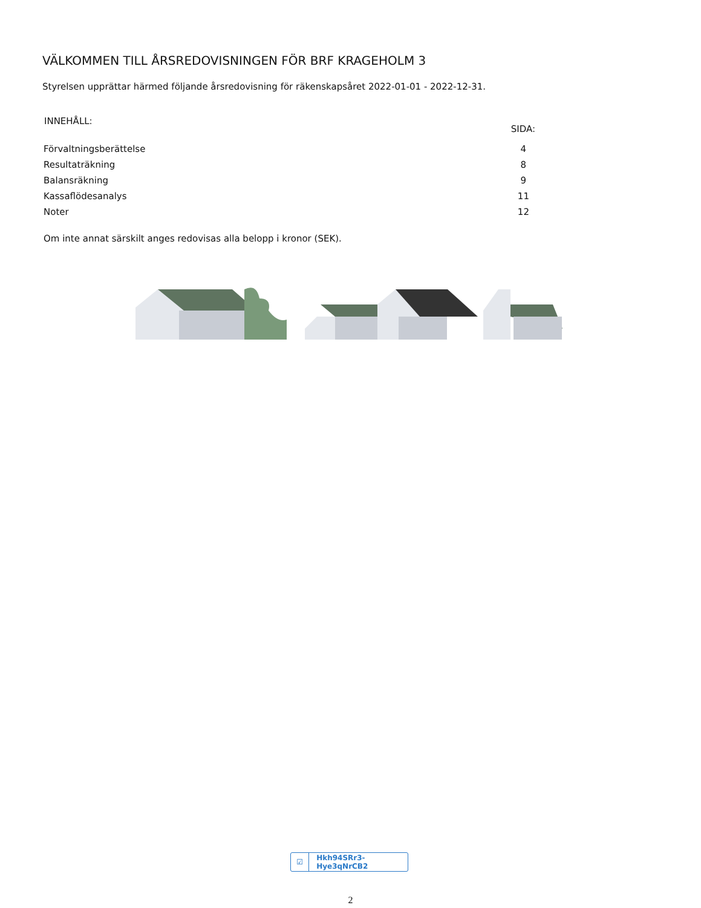VÄLKOMMEN TILL ÅRSREDOVISNINGEN FÖR BRF KRAGEHOLM 3
Styrelsen upprättar härmed följande årsredovisning för räkenskapsåret 2022-01-01 - 2022-12-31.
| INNEHÅLL: | SIDA: |
| --- | --- |
| Förvaltningsberättelse | 4 |
| Resultaträkning | 8 |
| Balansräkning | 9 |
| Kassaflödesanalys | 11 |
| Noter | 12 |
Om inte annat särskilt anges redovisas alla belopp i kronor (SEK).
☑ Hkh94SRr3-Hye3qNrCB2
2